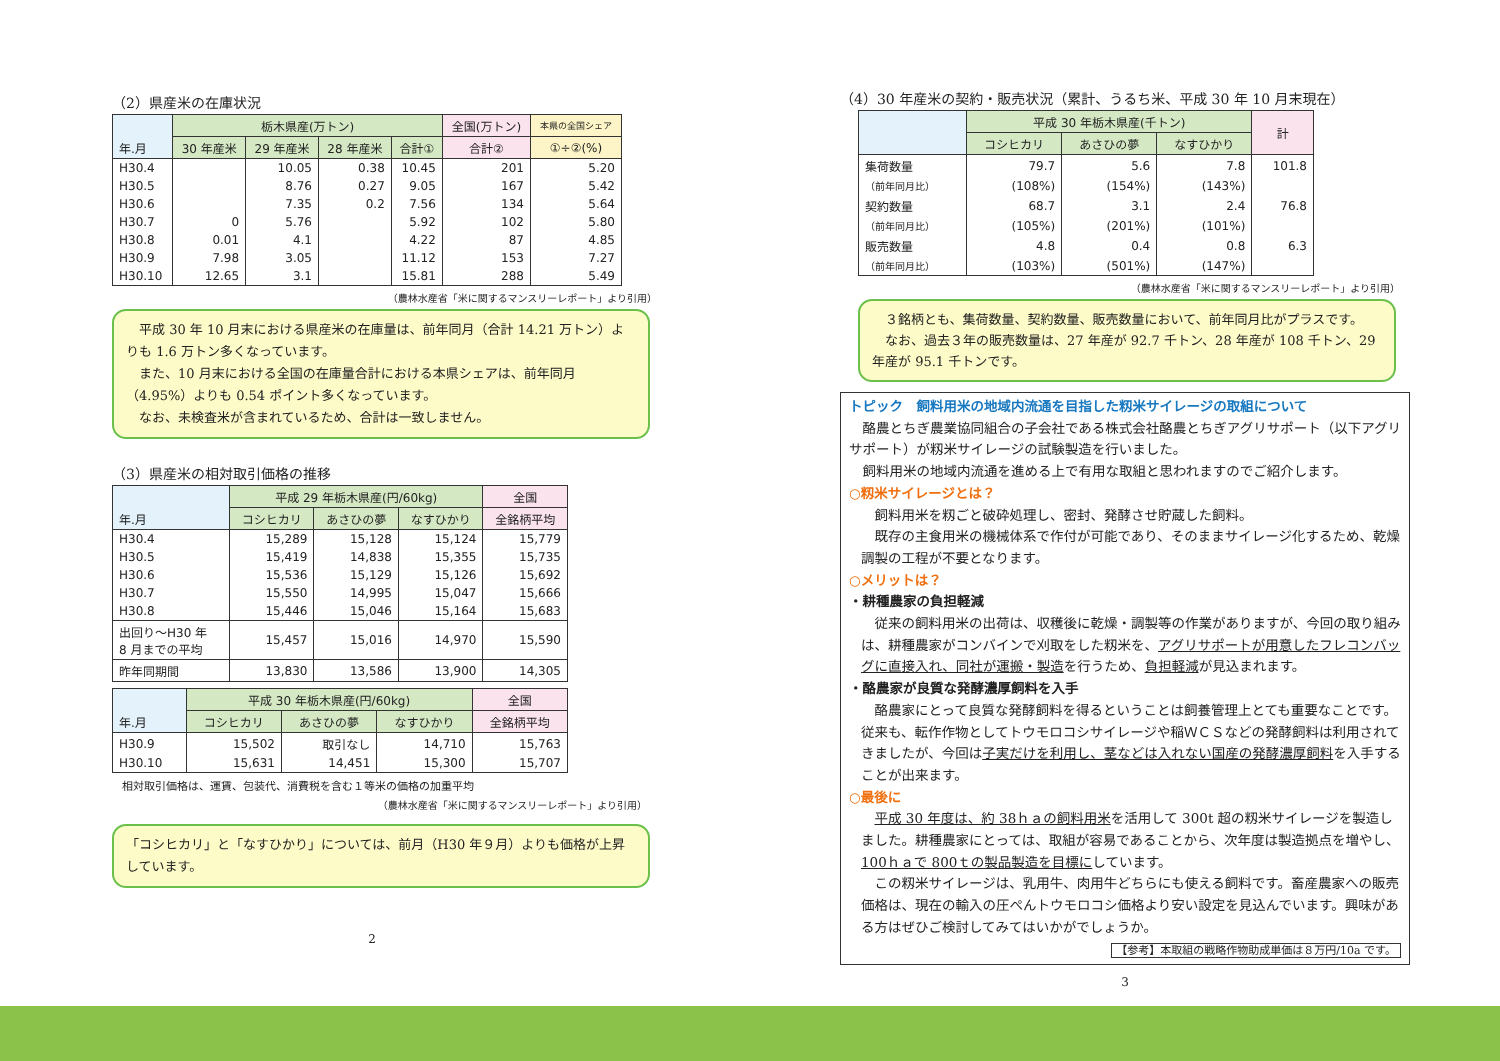（2）県産米の在庫状況
| 年.月 | 栃木県産(万トン) | | | | 全国(万トン) | 本県の全国シェア |
| --- | --- | --- | --- | --- | --- | --- |
| | 30 年産米 | 29 年産米 | 28 年産米 | 合計① | 合計② | ①÷②(%) |
| H30.4 | | 10.05 | 0.38 | 10.45 | 201 | 5.20 |
| H30.5 | | 8.76 | 0.27 | 9.05 | 167 | 5.42 |
| H30.6 | | 7.35 | 0.2 | 7.56 | 134 | 5.64 |
| H30.7 | 0 | 5.76 | | 5.92 | 102 | 5.80 |
| H30.8 | 0.01 | 4.1 | | 4.22 | 87 | 4.85 |
| H30.9 | 7.98 | 3.05 | | 11.12 | 153 | 7.27 |
| H30.10 | 12.65 | 3.1 | | 15.81 | 288 | 5.49 |
（農林水産省「米に関するマンスリーレポート」より引用）
　平成 30 年 10 月末における県産米の在庫量は、前年同月（合計 14.21 万トン）よりも 1.6 万トン多くなっています。
　また、10 月末における全国の在庫量合計における本県シェアは、前年同月（4.95%）よりも 0.54 ポイント多くなっています。
　なお、未検査米が含まれているため、合計は一致しません。
（3）県産米の相対取引価格の推移
| 年.月 | 平成 29 年栃木県産(円/60kg) | | | 全国 |
| --- | --- | --- | --- | --- |
| | コシヒカリ | あさひの夢 | なすひかり | 全銘柄平均 |
| H30.4 | 15,289 | 15,128 | 15,124 | 15,779 |
| H30.5 | 15,419 | 14,838 | 15,355 | 15,735 |
| H30.6 | 15,536 | 15,129 | 15,126 | 15,692 |
| H30.7 | 15,550 | 14,995 | 15,047 | 15,666 |
| H30.8 | 15,446 | 15,046 | 15,164 | 15,683 |
| 出回り～H30 年 8 月までの平均 | 15,457 | 15,016 | 14,970 | 15,590 |
| 昨年同期間 | 13,830 | 13,586 | 13,900 | 14,305 |
| 年.月 | 平成 30 年栃木県産(円/60kg) | | | 全国 |
| --- | --- | --- | --- | --- |
| | コシヒカリ | あさひの夢 | なすひかり | 全銘柄平均 |
| H30.9 | 15,502 | 取引なし | 14,710 | 15,763 |
| H30.10 | 15,631 | 14,451 | 15,300 | 15,707 |
相対取引価格は、運賃、包装代、消費税を含む１等米の価格の加重平均
（農林水産省「米に関するマンスリーレポート」より引用）
「コシヒカリ」と「なすひかり」については、前月（H30 年９月）よりも価格が上昇しています。
2
（4）30 年産米の契約・販売状況（累計、うるち米、平成 30 年 10 月末現在）
| | 平成 30 年栃木県産(千トン) | | | 計 |
| --- | --- | --- | --- | --- |
| | コシヒカリ | あさひの夢 | なすひかり | |
| 集荷数量 | 79.7 | 5.6 | 7.8 | 101.8 |
| （前年同月比） | (108%) | (154%) | (143%) | |
| 契約数量 | 68.7 | 3.1 | 2.4 | 76.8 |
| （前年同月比） | (105%) | (201%) | (101%) | |
| 販売数量 | 4.8 | 0.4 | 0.8 | 6.3 |
| （前年同月比） | (103%) | (501%) | (147%) | |
（農林水産省「米に関するマンスリーレポート」より引用）
　３銘柄とも、集荷数量、契約数量、販売数量において、前年同月比がプラスです。
　なお、過去３年の販売数量は、27 年産が 92.7 千トン、28 年産が 108 千トン、29 年産が 95.1 千トンです。
トピック　飼料用米の地域内流通を目指した籾米サイレージの取組について
　酪農とちぎ農業協同組合の子会社である株式会社酪農とちぎアグリサポート（以下アグリサポート）が籾米サイレージの試験製造を行いました。
　飼料用米の地域内流通を進める上で有用な取組と思われますのでご紹介します。
○籾米サイレージとは？
　飼料用米を籾ごと破砕処理し、密封、発酵させ貯蔵した飼料。
　既存の主食用米の機械体系で作付が可能であり、そのままサイレージ化するため、乾燥調製の工程が不要となります。
○メリットは？
・耕種農家の負担軽減
　従来の飼料用米の出荷は、収穫後に乾燥・調製等の作業がありますが、今回の取り組みは、耕種農家がコンバインで刈取をした籾米を、アグリサポートが用意したフレコンバッグに直接入れ、同社が運搬・製造を行うため、負担軽減が見込まれます。
・酪農家が良質な発酵濃厚飼料を入手
　酪農家にとって良質な発酵飼料を得るということは飼養管理上とても重要なことです。従来も、転作作物としてトウモロコシサイレージや稲ＷＣＳなどの発酵飼料は利用されてきましたが、今回は子実だけを利用し、茎などは入れない国産の発酵濃厚飼料を入手することが出来ます。
○最後に
　平成 30 年度は、約 38ｈａの飼料用米を活用して 300t 超の籾米サイレージを製造しました。耕種農家にとっては、取組が容易であることから、次年度は製造拠点を増やし、100ｈａで 800ｔの製品製造を目標にしています。
　この籾米サイレージは、乳用牛、肉用牛どちらにも使える飼料です。畜産農家への販売価格は、現在の輸入の圧ぺんトウモロコシ価格より安い設定を見込んでいます。興味がある方はぜひご検討してみてはいかがでしょうか。
【参考】本取組の戦略作物助成単価は８万円/10a です。
3